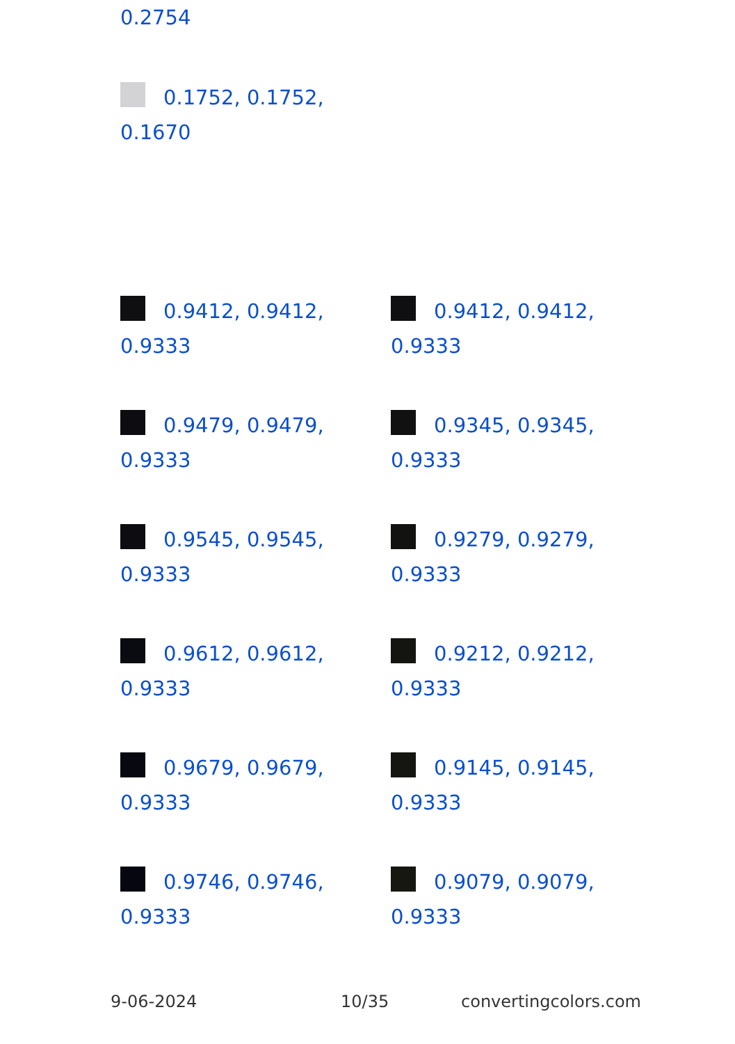0.2754
0.1752, 0.1752, 0.1670
0.9412, 0.9412, 0.9333
0.9412, 0.9412, 0.9333
0.9479, 0.9479, 0.9333
0.9345, 0.9345, 0.9333
0.9545, 0.9545, 0.9333
0.9279, 0.9279, 0.9333
0.9612, 0.9612, 0.9333
0.9212, 0.9212, 0.9333
0.9679, 0.9679, 0.9333
0.9145, 0.9145, 0.9333
0.9746, 0.9746, 0.9333
0.9079, 0.9079, 0.9333
9-06-2024 10/35 convertingcolors.com